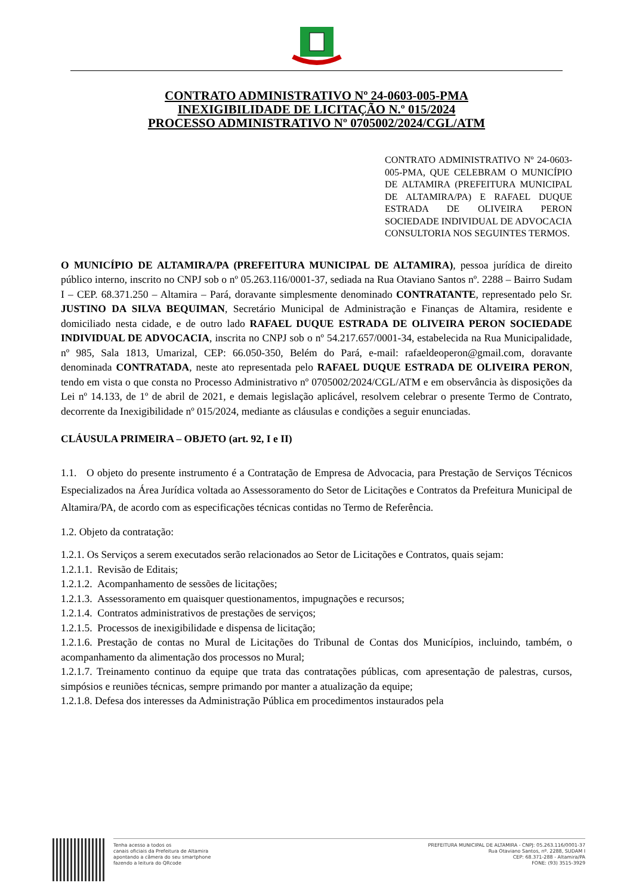CONTRATO ADMINISTRATIVO Nº 24-0603-005-PMA
INEXIGIBILIDADE DE LICITAÇÃO N.º 015/2024
PROCESSO ADMINISTRATIVO Nº 0705002/2024/CGL/ATM
CONTRATO ADMINISTRATIVO Nº 24-0603-005-PMA, QUE CELEBRAM O MUNICÍPIO DE ALTAMIRA (PREFEITURA MUNICIPAL DE ALTAMIRA/PA) E RAFAEL DUQUE ESTRADA DE OLIVEIRA PERON SOCIEDADE INDIVIDUAL DE ADVOCACIA CONSULTORIA NOS SEGUINTES TERMOS.
O MUNICÍPIO DE ALTAMIRA/PA (PREFEITURA MUNICIPAL DE ALTAMIRA), pessoa jurídica de direito público interno, inscrito no CNPJ sob o nº 05.263.116/0001-37, sediada na Rua Otaviano Santos nº. 2288 – Bairro Sudam I – CEP. 68.371.250 – Altamira – Pará, doravante simplesmente denominado CONTRATANTE, representado pelo Sr. JUSTINO DA SILVA BEQUIMAN, Secretário Municipal de Administração e Finanças de Altamira, residente e domiciliado nesta cidade, e de outro lado RAFAEL DUQUE ESTRADA DE OLIVEIRA PERON SOCIEDADE INDIVIDUAL DE ADVOCACIA, inscrita no CNPJ sob o nº 54.217.657/0001-34, estabelecida na Rua Municipalidade, nº 985, Sala 1813, Umarizal, CEP: 66.050-350, Belém do Pará, e-mail: rafaeldeoperon@gmail.com, doravante denominada CONTRATADA, neste ato representada pelo RAFAEL DUQUE ESTRADA DE OLIVEIRA PERON, tendo em vista o que consta no Processo Administrativo nº 0705002/2024/CGL/ATM e em observância às disposições da Lei nº 14.133, de 1º de abril de 2021, e demais legislação aplicável, resolvem celebrar o presente Termo de Contrato, decorrente da Inexigibilidade nº 015/2024, mediante as cláusulas e condições a seguir enunciadas.
CLÁUSULA PRIMEIRA – OBJETO (art. 92, I e II)
1.1. O objeto do presente instrumento é a Contratação de Empresa de Advocacia, para Prestação de Serviços Técnicos Especializados na Área Jurídica voltada ao Assessoramento do Setor de Licitações e Contratos da Prefeitura Municipal de Altamira/PA, de acordo com as especificações técnicas contidas no Termo de Referência.
1.2. Objeto da contratação:
1.2.1. Os Serviços a serem executados serão relacionados ao Setor de Licitações e Contratos, quais sejam:
1.2.1.1. Revisão de Editais;
1.2.1.2. Acompanhamento de sessões de licitações;
1.2.1.3. Assessoramento em quaisquer questionamentos, impugnações e recursos;
1.2.1.4. Contratos administrativos de prestações de serviços;
1.2.1.5. Processos de inexigibilidade e dispensa de licitação;
1.2.1.6. Prestação de contas no Mural de Licitações do Tribunal de Contas dos Municípios, incluindo, também, o acompanhamento da alimentação dos processos no Mural;
1.2.1.7. Treinamento continuo da equipe que trata das contratações públicas, com apresentação de palestras, cursos, simpósios e reuniões técnicas, sempre primando por manter a atualização da equipe;
1.2.1.8. Defesa dos interesses da Administração Pública em procedimentos instaurados pela
Tenha acesso a todos os
canais oficiais da Prefeitura de Altamira
apontando a câmera do seu smartphone
fazendo a leitura do QRcode
PREFEITURA MUNICIPAL DE ALTAMIRA - CNPJ: 05.263.116/0001-37
Rua Otaviano Santos, nº. 2288, SUDAM I
CEP: 68.371-288 - Altamira/PA
FONE: (93) 3515-3929